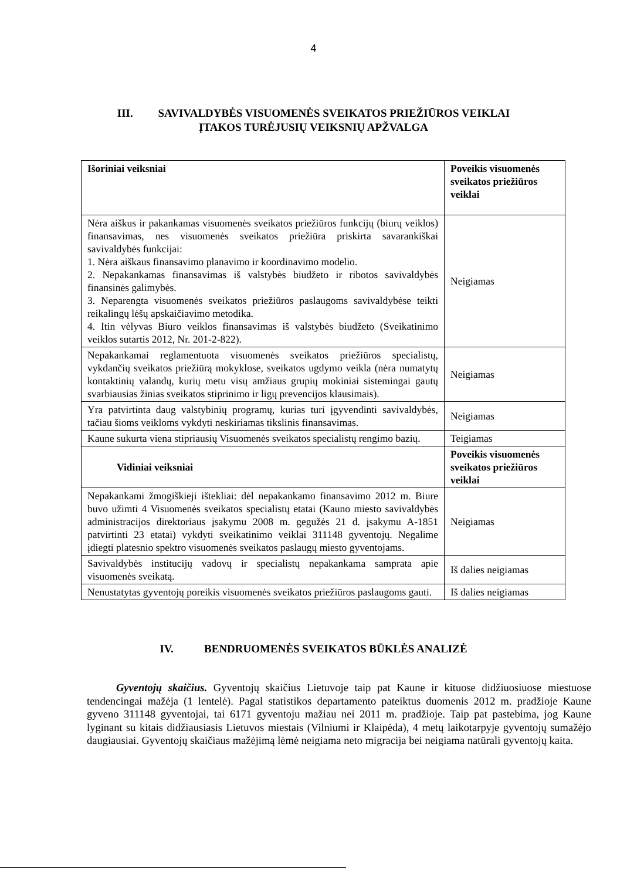4
III. SAVIVALDYBĖS VISUOMENĖS SVEIKATOS PRIEŽIŪROS VEIKLAI
ĮTAKOS TURĖJUSIŲ VEIKSNIŲ APŽVALGA
| Išoriniai veiksniai | Poveikis visuomenės sveikatos priežiūros veiklai |
| --- | --- |
| Nėra aiškus ir pakankamas visuomenės sveikatos priežiūros funkcijų (biurų veiklos) finansavimas, nes visuomenės sveikatos priežiūra priskirta savarankiškai savivaldybės funkcijai: 1. Nėra aiškaus finansavimo planavimo ir koordinavimo modelio. 2. Nepakankamas finansavimas iš valstybės biudžeto ir ribotos savivaldybės finansinės galimybės. 3. Neparengta visuomenės sveikatos priežiūros paslaugoms savivaldybėse teikti reikalingų lėšų apskaičiavimo metodika. 4. Itin vėlyvas Biuro veiklos finansavimas iš valstybės biudžeto (Sveikatinimo veiklos sutartis 2012, Nr. 201-2-822). | Neigiamas |
| Nepakankamai reglamentuota visuomenės sveikatos priežiūros specialistų, vykdančių sveikatos priežiūrą mokyklose, sveikatos ugdymo veikla (nėra numatytų kontaktinių valandų, kurių metu visų amžiaus grupių mokiniai sistemingai gautų svarbiausias žinias sveikatos stiprinimo ir ligų prevencijos klausimais). | Neigiamas |
| Yra patvirtinta daug valstybinių programų, kurias turi įgyvendinti savivaldybės, tačiau šioms veikloms vykdyti neskiriamas tikslinis finansavimas. | Neigiamas |
| Kaune sukurta viena stipriausių Visuomenės sveikatos specialistų rengimo bazių. | Teigiamas |
| Vidiniai veiksniai | Poveikis visuomenės sveikatos priežiūros veiklai |
| Nepakankami žmogiškieji ištekliai: dėl nepakankamo finansavimo 2012 m. Biure buvo užimti 4 Visuomenės sveikatos specialistų etatai (Kauno miesto savivaldybės administracijos direktoriaus įsakymu 2008 m. gegužės 21 d. įsakymu A-1851 patvirtinti 23 etatai) vykdyti sveikatinimo veiklai 311148 gyventojų. Negalime įdiegti platesnio spektro visuomenės sveikatos paslaugų miesto gyventojams. | Neigiamas |
| Savivaldybės institucijų vadovų ir specialistų nepakankama samprata apie visuomenės sveikatą. | Iš dalies neigiamas |
| Nenustatytas gyventojų poreikis visuomenės sveikatos priežiūros paslaugoms gauti. | Iš dalies neigiamas |
IV. BENDRUOMENĖS SVEIKATOS BŪKLĖS ANALIZĖ
Gyventojų skaičius. Gyventojų skaičius Lietuvoje taip pat Kaune ir kituose didžiuosiuose miestuose tendencingai mažėja (1 lentelė). Pagal statistikos departamento pateiktus duomenis 2012 m. pradžioje Kaune gyveno 311148 gyventojai, tai 6171 gyventoju mažiau nei 2011 m. pradžioje. Taip pat pastebima, jog Kaune lyginant su kitais didžiausiasis Lietuvos miestais (Vilniumi ir Klaipėda), 4 metų laikotarpyje gyventojų sumažėjo daugiausiai. Gyventojų skaičiaus mažėjimą lėmė neigiama neto migracija bei neigiama natūrali gyventojų kaita.